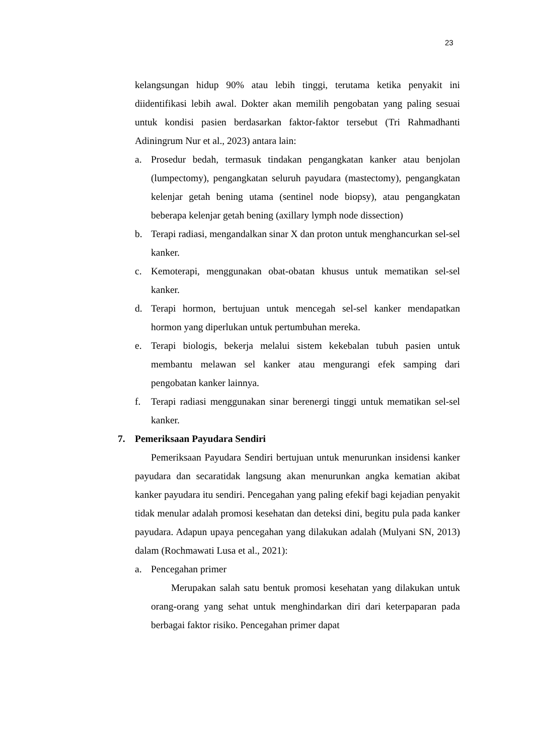23
kelangsungan hidup 90% atau lebih tinggi, terutama ketika penyakit ini diidentifikasi lebih awal. Dokter akan memilih pengobatan yang paling sesuai untuk kondisi pasien berdasarkan faktor-faktor tersebut (Tri Rahmadhanti Adiningrum Nur et al., 2023) antara lain:
a. Prosedur bedah, termasuk tindakan pengangkatan kanker atau benjolan (lumpectomy), pengangkatan seluruh payudara (mastectomy), pengangkatan kelenjar getah bening utama (sentinel node biopsy), atau pengangkatan beberapa kelenjar getah bening (axillary lymph node dissection)
b. Terapi radiasi, mengandalkan sinar X dan proton untuk menghancurkan sel-sel kanker.
c. Kemoterapi, menggunakan obat-obatan khusus untuk mematikan sel-sel kanker.
d. Terapi hormon, bertujuan untuk mencegah sel-sel kanker mendapatkan hormon yang diperlukan untuk pertumbuhan mereka.
e. Terapi biologis, bekerja melalui sistem kekebalan tubuh pasien untuk membantu melawan sel kanker atau mengurangi efek samping dari pengobatan kanker lainnya.
f. Terapi radiasi menggunakan sinar berenergi tinggi untuk mematikan sel-sel kanker.
7. Pemeriksaan Payudara Sendiri
Pemeriksaan Payudara Sendiri bertujuan untuk menurunkan insidensi kanker payudara dan secaratidak langsung akan menurunkan angka kematian akibat kanker payudara itu sendiri. Pencegahan yang paling efekif bagi kejadian penyakit tidak menular adalah promosi kesehatan dan deteksi dini, begitu pula pada kanker payudara. Adapun upaya pencegahan yang dilakukan adalah (Mulyani SN, 2013) dalam (Rochmawati Lusa et al., 2021):
a. Pencegahan primer
Merupakan salah satu bentuk promosi kesehatan yang dilakukan untuk orang-orang yang sehat untuk menghindarkan diri dari keterpaparan pada berbagai faktor risiko. Pencegahan primer dapat